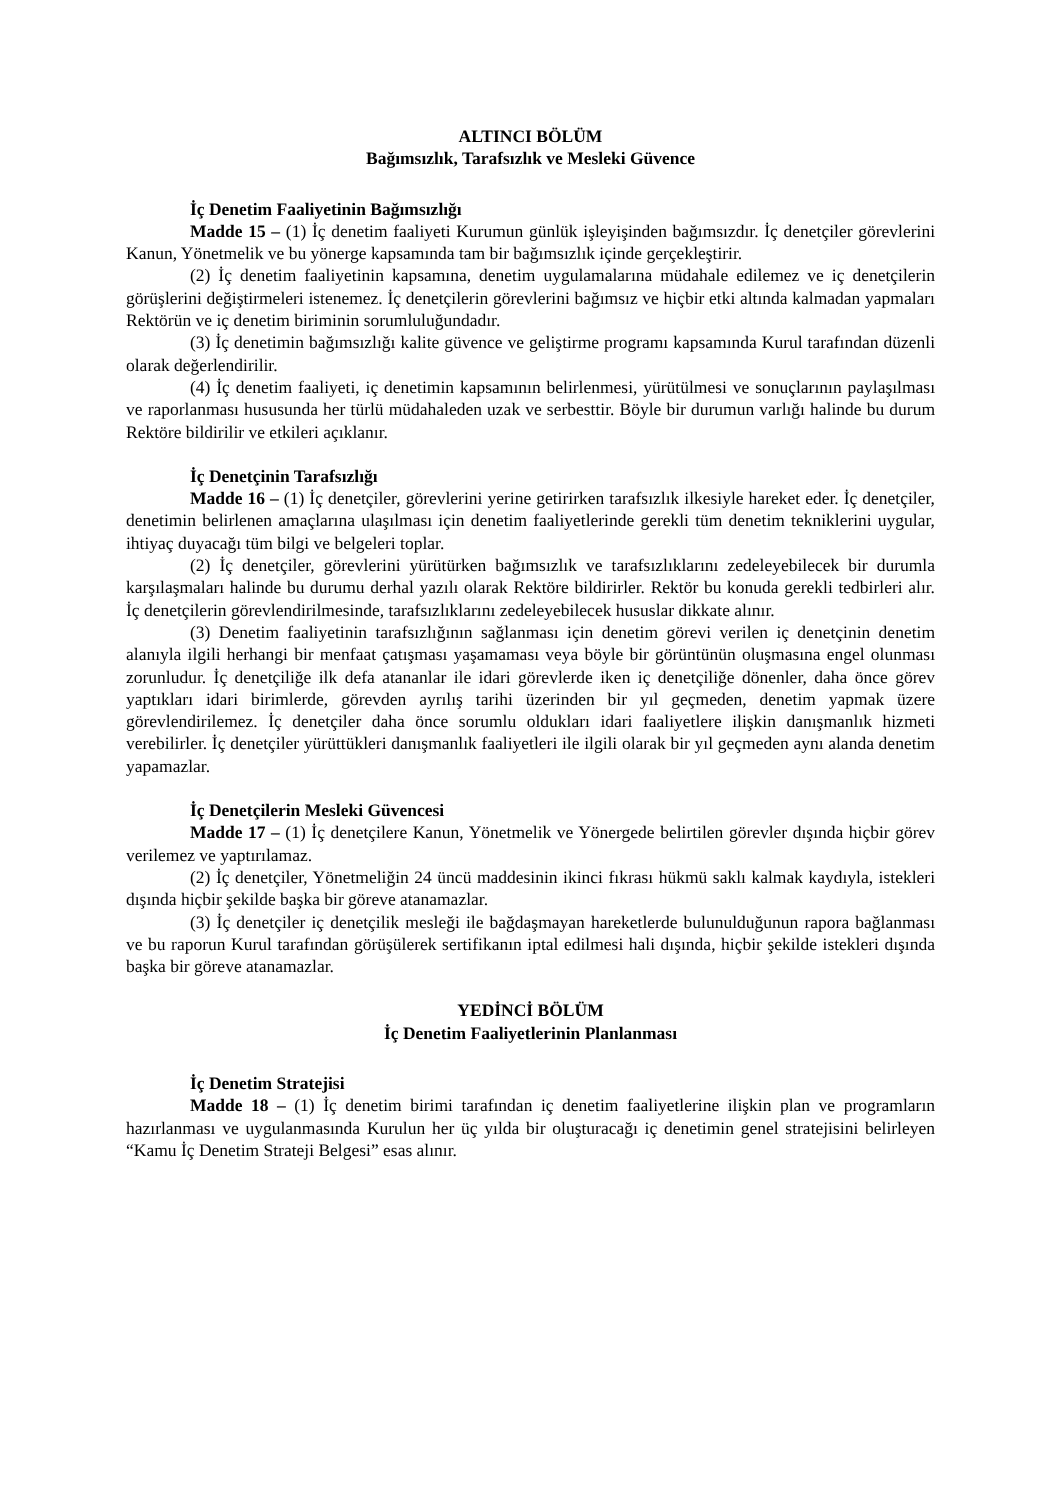ALTINCI BÖLÜM
Bağımsızlık, Tarafsızlık ve Mesleki Güvence
İç Denetim Faaliyetinin Bağımsızlığı
Madde 15 – (1) İç denetim faaliyeti Kurumun günlük işleyişinden bağımsızdır. İç denetçiler görevlerini Kanun, Yönetmelik ve bu yönerge kapsamında tam bir bağımsızlık içinde gerçekleştirir.
(2) İç denetim faaliyetinin kapsamına, denetim uygulamalarına müdahale edilemez ve iç denetçilerin görüşlerini değiştirmeleri istenemez. İç denetçilerin görevlerini bağımsız ve hiçbir etki altında kalmadan yapmaları Rektörün ve iç denetim biriminin sorumluluğundadır.
(3) İç denetimin bağımsızlığı kalite güvence ve geliştirme programı kapsamında Kurul tarafından düzenli olarak değerlendirilir.
(4) İç denetim faaliyeti, iç denetimin kapsamının belirlenmesi, yürütülmesi ve sonuçlarının paylaşılması ve raporlanması hususunda her türlü müdahaleden uzak ve serbesttir. Böyle bir durumun varlığı halinde bu durum Rektöre bildirilir ve etkileri açıklanır.
İç Denetçinin Tarafsızlığı
Madde 16 – (1) İç denetçiler, görevlerini yerine getirirken tarafsızlık ilkesiyle hareket eder. İç denetçiler, denetimin belirlenen amaçlarına ulaşılması için denetim faaliyetlerinde gerekli tüm denetim tekniklerini uygular, ihtiyaç duyacağı tüm bilgi ve belgeleri toplar.
(2) İç denetçiler, görevlerini yürütürken bağımsızlık ve tarafsızlıklarını zedeleyebilecek bir durumla karşılaşmaları halinde bu durumu derhal yazılı olarak Rektöre bildirirler. Rektör bu konuda gerekli tedbirleri alır. İç denetçilerin görevlendirilmesinde, tarafsızlıklarını zedeleyebilecek hususlar dikkate alınır.
(3) Denetim faaliyetinin tarafsızlığının sağlanması için denetim görevi verilen iç denetçinin denetim alanıyla ilgili herhangi bir menfaat çatışması yaşamaması veya böyle bir görüntünün oluşmasına engel olunması zorunludur. İç denetçiliğe ilk defa atananlar ile idari görevlerde iken iç denetçiliğe dönenler, daha önce görev yaptıkları idari birimlerde, görevden ayrılış tarihi üzerinden bir yıl geçmeden, denetim yapmak üzere görevlendirilemez. İç denetçiler daha önce sorumlu oldukları idari faaliyetlere ilişkin danışmanlık hizmeti verebilirler. İç denetçiler yürüttükleri danışmanlık faaliyetleri ile ilgili olarak bir yıl geçmeden aynı alanda denetim yapamazlar.
İç Denetçilerin Mesleki Güvencesi
Madde 17 – (1) İç denetçilere Kanun, Yönetmelik ve Yönergede belirtilen görevler dışında hiçbir görev verilemez ve yaptırılamaz.
(2) İç denetçiler, Yönetmeliğin 24 üncü maddesinin ikinci fıkrası hükmü saklı kalmak kaydıyla, istekleri dışında hiçbir şekilde başka bir göreve atanamazlar.
(3) İç denetçiler iç denetçilik mesleği ile bağdaşmayan hareketlerde bulunulduğunun rapora bağlanması ve bu raporun Kurul tarafından görüşülerek sertifikanın iptal edilmesi hali dışında, hiçbir şekilde istekleri dışında başka bir göreve atanamazlar.
YEDİNCİ BÖLÜM
İç Denetim Faaliyetlerinin Planlanması
İç Denetim Stratejisi
Madde 18 – (1) İç denetim birimi tarafından iç denetim faaliyetlerine ilişkin plan ve programların hazırlanması ve uygulanmasında Kurulun her üç yılda bir oluşturacağı iç denetimin genel stratejisini belirleyen “Kamu İç Denetim Strateji Belgesi” esas alınır.